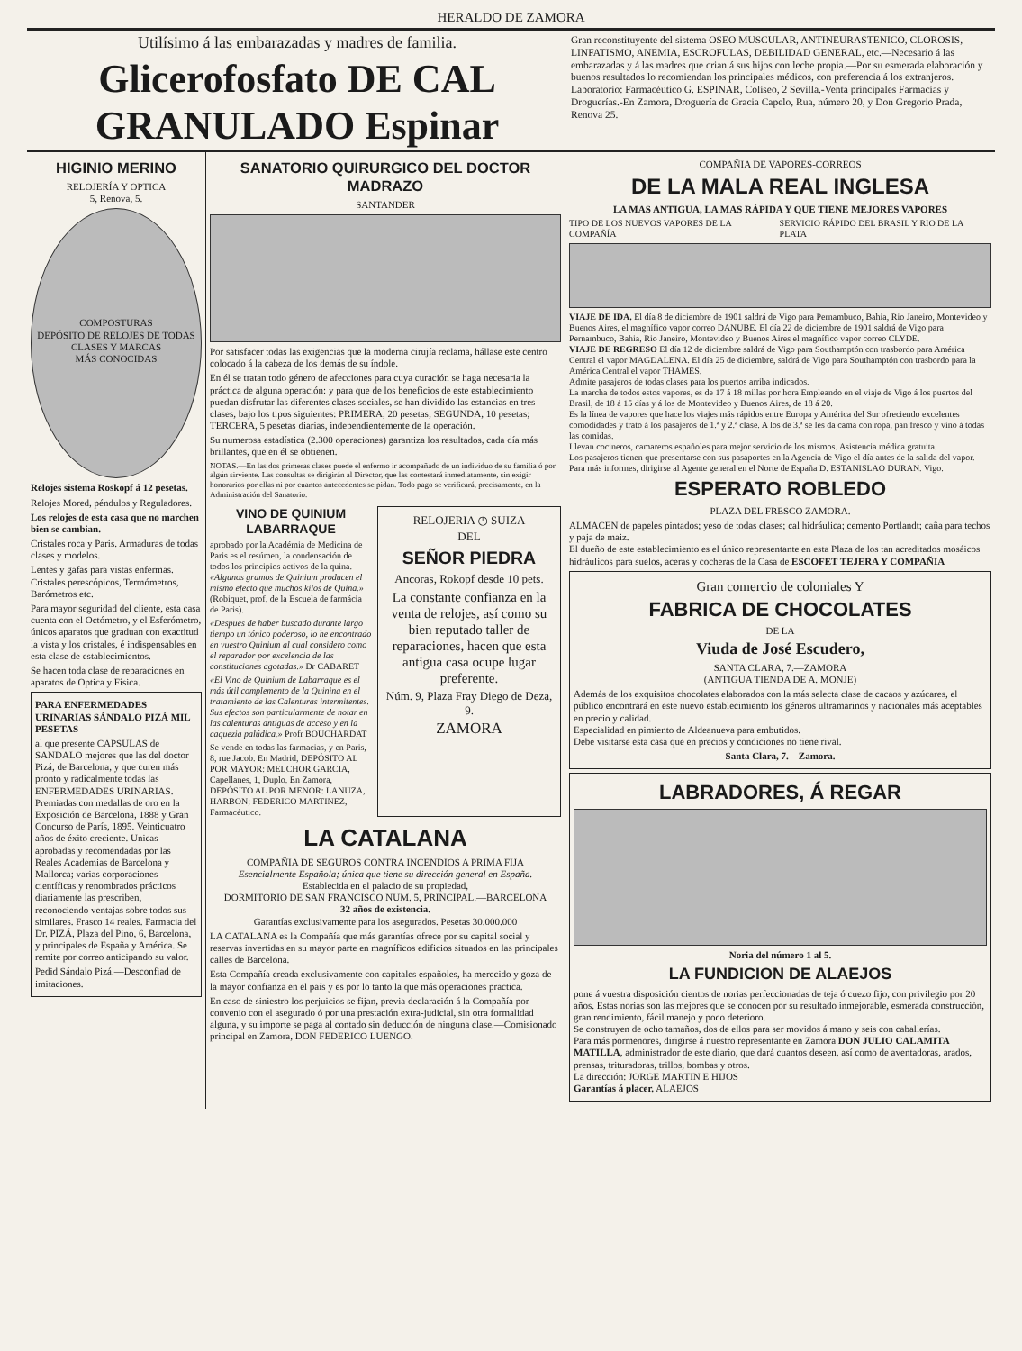HERALDO DE ZAMORA
Utilísimo á las embarazadas y madres de familia.
Glicerofosfato DE CAL GRANULADO Espinar
Gran reconstituyente del sistema OSEO MUSCULAR, ANTINEURASTENICO, CLOROSIS, LINFATISMO, ANEMIA, ESCROFULAS, DEBILIDAD GENERAL, etc.—Necesario á las embarazadas y á las madres que crian á sus hijos con leche propia.—Por su esmerada elaboración y buenos resultados lo recomiendan los principales médicos, con preferencia á los extranjeros.
Laboratorio: Farmacéutico G. ESPINAR, Coliseo, 2 Sevilla.-Venta principales Farmacias y Droguerías.-En Zamora, Droguería de Gracia Capelo, Rua, número 20, y Don Gregorio Prada, Renova 25.
HIGINIO MERINO
RELOJERÍA Y OPTICA
5, Renova, 5.
COMPOSTURAS
DEPÓSITO DE RELOJES DE TODAS CLASES Y MARCAS
MÁS CONOCIDAS
Relojes sistema Roskopf á 12 pesetas.
Relojes Mored, péndulos y Reguladores.
Los relojes de esta casa que no marchen bien se cambian.
Cristales roca y Paris. Armaduras de todas clases y modelos.
Lentes y gafas para vistas enfermas. Cristales perescópicos, Termómetros, Barómetros etc.
Para mayor seguridad del cliente, esta casa cuenta con el Octómetro, y el Esferómetro, únicos aparatos que graduan con exactitud la vista y los cristales, é indispensables en esta clase de establecimientos.
Se hacen toda clase de reparaciones en aparatos de Optica y Física.
PARA ENFERMEDADES URINARIAS SÁNDALO PIZÁ MIL PESETAS
al que presente CAPSULAS de SANDALO mejores que las del doctor Pizá, de Barcelona, y que curen más pronto y radicalmente todas las ENFERMEDADES URINARIAS. Premiadas con medallas de oro en la Exposición de Barcelona, 1888 y Gran Concurso de París, 1895. Veinticuatro años de éxito creciente. Unicas aprobadas y recomendadas por las Reales Academias de Barcelona y Mallorca; varias corporaciones científicas y renombrados prácticos diariamente las prescriben, reconociendo ventajas sobre todos sus similares. Frasco 14 reales. Farmacia del Dr. PIZÁ, Plaza del Pino, 6, Barcelona, y principales de España y América. Se remite por correo anticipando su valor.
Pedid Sándalo Pizá.—Desconfiad de imitaciones.
SANATORIO QUIRURGICO DEL DOCTOR MADRAZO
SANTANDER
Por satisfacer todas las exigencias que la moderna cirujía reclama, hállase este centro colocado á la cabeza de los demás de su índole.
En él se tratan todo género de afecciones para cuya curación se haga necesaria la práctica de alguna operación: y para que de los beneficios de este establecimiento puedan disfrutar las diferentes clases sociales, se han dividido las estancias en tres clases, bajo los tipos siguientes: PRIMERA, 20 pesetas; SEGUNDA, 10 pesetas; TERCERA, 5 pesetas diarias, independientemente de la operación.
Su numerosa estadística (2.300 operaciones) garantiza los resultados, cada día más brillantes, que en él se obtienen.
NOTAS.—En las dos primeras clases puede el enfermo ir acompañado de un individuo de su familia ó por algún sirviente. Las consultas se dirigirán al Director, que las contestará inmediatamente, sin exigir honorarios por ellas ni por cuantos antecedentes se pidan. Todo pago se verificará, precisamente, en la Administración del Sanatorio.
VINO DE QUINIUM LABARRAQUE
aprobado por la Académia de Medicina de Paris es el resúmen, la condensación de todos los principios activos de la quina. «Algunos gramos de Quinium producen el mismo efecto que muchos kilos de Quina.» (Robiquet, prof. de la Escuela de farmácia de Paris).
«Despues de haber buscado durante largo tiempo un tónico poderoso, lo he encontrado en vuestro Quinium al cual considero como el reparador por excelencia de las constituciones agotadas.» Dr CABARET
«El Vino de Quinium de Labarraque es el más útil complemento de la Quinina en el tratamiento de las Calenturas intermitentes. Sus efectos son particularmente de notar en las calenturas antiguas de acceso y en la caquezia palúdica.» Profr BOUCHARDAT
Se vende en todas las farmacias, y en Paris, 8, rue Jacob. En Madrid, DEPÓSITO AL POR MAYOR: MELCHOR GARCIA, Capellanes, 1, Duplo. En Zamora, DEPÓSITO AL POR MENOR: LANUZA, HARBON; FEDERICO MARTINEZ, Farmacéutico.
RELOJERIA ◷ SUIZA
DEL
SEÑOR PIEDRA
Ancoras, Rokopf desde 10 pets.
La constante confianza en la venta de relojes, así como su bien reputado taller de reparaciones, hacen que esta antigua casa ocupe lugar preferente.
Núm. 9, Plaza Fray Diego de Deza, 9.
ZAMORA
LA CATALANA
COMPAÑIA DE SEGUROS CONTRA INCENDIOS A PRIMA FIJA
Esencialmente Española; única que tiene su dirección general en España.
Establecida en el palacio de su propiedad,
DORMITORIO DE SAN FRANCISCO NUM. 5, PRINCIPAL.—BARCELONA
32 años de existencia.
Garantías exclusivamente para los asegurados. Pesetas 30.000.000
LA CATALANA es la Compañía que más garantías ofrece por su capital social y reservas invertidas en su mayor parte en magníficos edificios situados en las principales calles de Barcelona.
Esta Compañía creada exclusivamente con capitales españoles, ha merecido y goza de la mayor confianza en el país y es por lo tanto la que más operaciones practica.
En caso de siniestro los perjuicios se fijan, previa declaración á la Compañía por convenio con el asegurado ó por una prestación extra-judicial, sin otra formalidad alguna, y su importe se paga al contado sin deducción de ninguna clase.—Comisionado principal en Zamora, DON FEDERICO LUENGO.
COMPAÑIA DE VAPORES-CORREOS
DE LA MALA REAL INGLESA
LA MAS ANTIGUA, LA MAS RÁPIDA Y QUE TIENE MEJORES VAPORES
TIPO DE LOS NUEVOS VAPORES DE LA COMPAÑÍA SERVICIO RÁPIDO DEL BRASIL Y RIO DE LA PLATA
VIAJE DE IDA. El día 8 de diciembre de 1901 saldrá de Vigo para Pernambuco, Bahia, Rio Janeiro, Montevideo y Buenos Aires, el magnífico vapor correo DANUBE. El día 22 de diciembre de 1901 saldrá de Vigo para Pernambuco, Bahia, Rio Janeiro, Montevideo y Buenos Aires el magnífico vapor correo CLYDE.
VIAJE DE REGRESO El día 12 de diciembre saldrá de Vigo para Southamptón con trasbordo para América Central el vapor MAGDALENA. El día 25 de diciembre, saldrá de Vigo para Southamptón con trasbordo para la América Central el vapor THAMES.
Admite pasajeros de todas clases para los puertos arriba indicados.
La marcha de todos estos vapores, es de 17 á 18 millas por hora Empleando en el viaje de Vigo á los puertos del Brasil, de 18 á 15 días y á los de Montevideo y Buenos Aires, de 18 á 20.
Es la línea de vapores que hace los viajes más rápidos entre Europa y América del Sur ofreciendo excelentes comodidades y trato á los pasajeros de 1.ª y 2.ª clase. A los de 3.ª se les da cama con ropa, pan fresco y vino á todas las comidas.
Llevan cocineros, camareros españoles para mejor servicio de los mismos. Asistencia médica gratuita.
Los pasajeros tienen que presentarse con sus pasaportes en la Agencia de Vigo el día antes de la salida del vapor.
Para más informes, dirigirse al Agente general en el Norte de España D. ESTANISLAO DURAN. Vigo.
ESPERATO ROBLEDO
PLAZA DEL FRESCO ZAMORA.
ALMACEN de papeles pintados; yeso de todas clases; cal hidráulica; cemento Portlandt; caña para techos y paja de maiz.
El dueño de este establecimiento es el único representante en esta Plaza de los tan acreditados mosáicos hidráulicos para suelos, aceras y cocheras de la Casa de ESCOFET TEJERA Y COMPAÑIA
Gran comercio de coloniales Y
FABRICA DE CHOCOLATES
DE LA
Viuda de José Escudero,
SANTA CLARA, 7.—ZAMORA
(ANTIGUA TIENDA DE A. MONJE)
Además de los exquisitos chocolates elaborados con la más selecta clase de cacaos y azúcares, el público encontrará en este nuevo establecimiento los géneros ultramarinos y nacionales más aceptables en precio y calidad.
Especialidad en pimiento de Aldeanueva para embutidos.
Debe visitarse esta casa que en precios y condiciones no tiene rival.
Santa Clara, 7.—Zamora.
LABRADORES, Á REGAR
Noria del número 1 al 5.
LA FUNDICION DE ALAEJOS
pone á vuestra disposición cientos de norias perfeccionadas de teja ó cuezo fijo, con privilegio por 20 años. Estas norias son las mejores que se conocen por su resultado inmejorable, esmerada construcción, gran rendimiento, fácil manejo y poco deterioro.
Se construyen de ocho tamaños, dos de ellos para ser movidos á mano y seis con caballerías.
Para más pormenores, dirigirse á nuestro representante en Zamora DON JULIO CALAMITA MATILLA, administrador de este diario, que dará cuantos deseen, así como de aventadoras, arados, prensas, trituradoras, trillos, bombas y otros.
La dirección: JORGE MARTIN E HIJOS
Garantías á placer. ALAEJOS